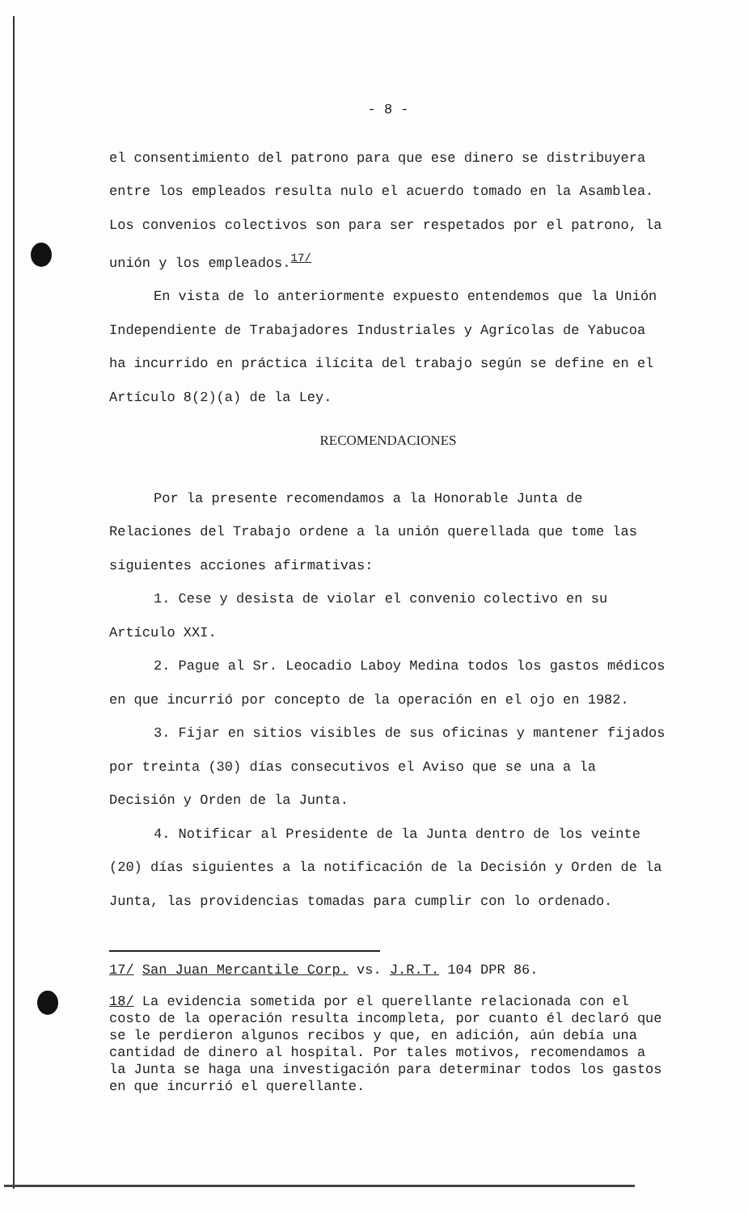- 8 -
el consentimiento del patrono para que ese dinero se distribuyera entre los empleados resulta nulo el acuerdo tomado en la Asamblea. Los convenios colectivos son para ser respetados por el patrono, la unión y los empleados.<sup>17/</sup>
En vista de lo anteriormente expuesto entendemos que la Unión Independiente de Trabajadores Industriales y Agrícolas de Yabucoa ha incurrido en práctica ilícita del trabajo según se define en el Artículo 8(2)(a) de la Ley.
RECOMENDACIONES
Por la presente recomendamos a la Honorable Junta de Relaciones del Trabajo ordene a la unión querellada que tome las siguientes acciones afirmativas:
1. Cese y desista de violar el convenio colectivo en su Artículo XXI.
2. Pague al Sr. Leocadio Laboy Medina todos los gastos médicos en que incurrió por concepto de la operación en el ojo en 1982.
3. Fijar en sitios visibles de sus oficinas y mantener fijados por treinta (30) días consecutivos el Aviso que se una a la Decisión y Orden de la Junta.
4. Notificar al Presidente de la Junta dentro de los veinte (20) días siguientes a la notificación de la Decisión y Orden de la Junta, las providencias tomadas para cumplir con lo ordenado.
17/ San Juan Mercantile Corp. vs. J.R.T. 104 DPR 86.
18/ La evidencia sometida por el querellante relacionada con el costo de la operación resulta incompleta, por cuanto él declaró que se le perdieron algunos recibos y que, en adición, aún debía una cantidad de dinero al hospital. Por tales motivos, recomendamos a la Junta se haga una investigación para determinar todos los gastos en que incurrió el querellante.